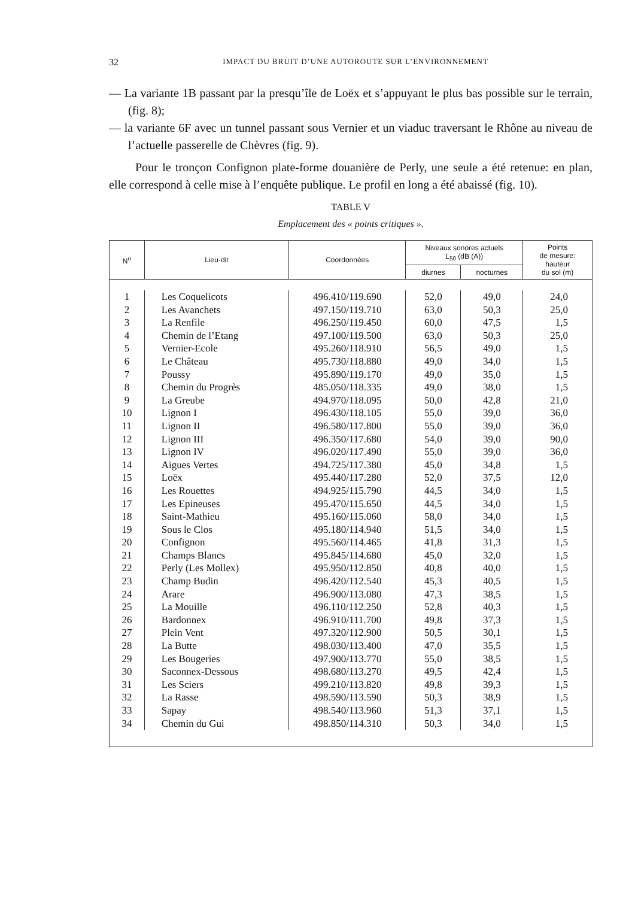32 IMPACT DU BRUIT D’UNE AUTOROUTE SUR L’ENVIRONNEMENT
— La variante 1B passant par la presqu’île de Loëx et s’appuyant le plus bas possible sur le terrain, (fig. 8);
— la variante 6F avec un tunnel passant sous Vernier et un viaduc traversant le Rhône au niveau de l’actuelle passerelle de Chèvres (fig. 9).
Pour le tronçon Confignon plate-forme douanière de Perly, une seule a été retenue: en plan, elle correspond à celle mise à l’enquête publique. Le profil en long a été abaissé (fig. 10).
TABLE V
Emplacement des « points critiques ».
| N<sup>o</sup> | Lieu-dit | Coordonnées | Niveaux sonores actuels L<sub>50</sub> (dB (A)) | | Points de mesure: hauteur du sol (m) |
| --- | --- | --- | --- | --- | --- |
| | | | diurnes | nocturnes | |
| 1 | Les Coquelicots | 496.410/119.690 | 52,0 | 49,0 | 24,0 |
| 2 | Les Avanchets | 497.150/119.710 | 63,0 | 50,3 | 25,0 |
| 3 | La Renfile | 496.250/119.450 | 60,0 | 47,5 | 1,5 |
| 4 | Chemin de l’Etang | 497.100/119.500 | 63,0 | 50,3 | 25,0 |
| 5 | Vernier-Ecole | 495.260/118.910 | 56,5 | 49,0 | 1,5 |
| 6 | Le Château | 495.730/118.880 | 49,0 | 34,0 | 1,5 |
| 7 | Poussy | 495.890/119.170 | 49,0 | 35,0 | 1,5 |
| 8 | Chemin du Progrès | 485.050/118.335 | 49,0 | 38,0 | 1,5 |
| 9 | La Greube | 494.970/118.095 | 50,0 | 42,8 | 21,0 |
| 10 | Lignon I | 496.430/118.105 | 55,0 | 39,0 | 36,0 |
| 11 | Lignon II | 496.580/117.800 | 55,0 | 39,0 | 36,0 |
| 12 | Lignon III | 496.350/117.680 | 54,0 | 39,0 | 90,0 |
| 13 | Lignon IV | 496.020/117.490 | 55,0 | 39,0 | 36,0 |
| 14 | Aigues Vertes | 494.725/117.380 | 45,0 | 34,8 | 1,5 |
| 15 | Loëx | 495.440/117.280 | 52,0 | 37,5 | 12,0 |
| 16 | Les Rouettes | 494.925/115.790 | 44,5 | 34,0 | 1,5 |
| 17 | Les Epineuses | 495.470/115.650 | 44,5 | 34,0 | 1,5 |
| 18 | Saint-Mathieu | 495.160/115.060 | 58,0 | 34,0 | 1,5 |
| 19 | Sous le Clos | 495.180/114.940 | 51,5 | 34,0 | 1,5 |
| 20 | Confignon | 495.560/114.465 | 41,8 | 31,3 | 1,5 |
| 21 | Champs Blancs | 495.845/114.680 | 45,0 | 32,0 | 1,5 |
| 22 | Perly (Les Mollex) | 495.950/112.850 | 40,8 | 40,0 | 1,5 |
| 23 | Champ Budin | 496.420/112.540 | 45,3 | 40,5 | 1,5 |
| 24 | Arare | 496.900/113.080 | 47,3 | 38,5 | 1,5 |
| 25 | La Mouille | 496.110/112.250 | 52,8 | 40,3 | 1,5 |
| 26 | Bardonnex | 496.910/111.700 | 49,8 | 37,3 | 1,5 |
| 27 | Plein Vent | 497.320/112.900 | 50,5 | 30,1 | 1,5 |
| 28 | La Butte | 498.030/113.400 | 47,0 | 35,5 | 1,5 |
| 29 | Les Bougeries | 497.900/113.770 | 55,0 | 38,5 | 1,5 |
| 30 | Saconnex-Dessous | 498.680/113.270 | 49,5 | 42,4 | 1,5 |
| 31 | Les Sciers | 499.210/113.820 | 49,8 | 39,3 | 1,5 |
| 32 | La Rasse | 498.590/113.590 | 50,3 | 38,9 | 1,5 |
| 33 | Sapay | 498.540/113.960 | 51,3 | 37,1 | 1,5 |
| 34 | Chemin du Gui | 498.850/114.310 | 50,3 | 34,0 | 1,5 |